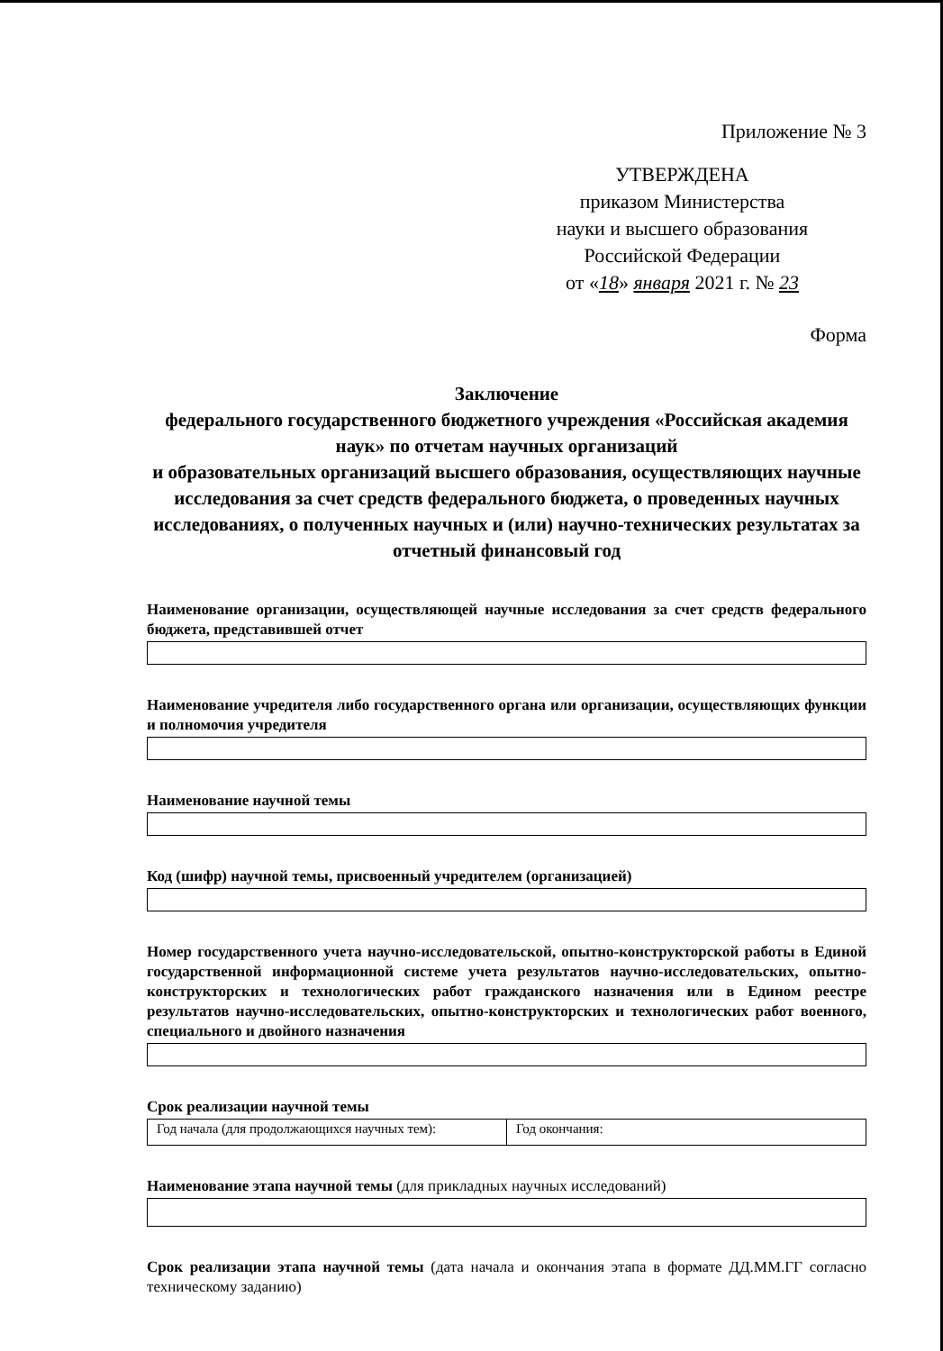Приложение № 3
УТВЕРЖДЕНА
приказом Министерства
науки и высшего образования
Российской Федерации
от «18» января 2021 г. № 23
Форма
Заключение
федерального государственного бюджетного учреждения «Российская академия наук» по отчетам научных организаций
и образовательных организаций высшего образования, осуществляющих научные исследования за счет средств федерального бюджета, о проведенных научных исследованиях, о полученных научных и (или) научно-технических результатах за отчетный финансовый год
Наименование организации, осуществляющей научные исследования за счет средств федерального бюджета, представившей отчет
Наименование учредителя либо государственного органа или организации, осуществляющих функции и полномочия учредителя
Наименование научной темы
Код (шифр) научной темы, присвоенный учредителем (организацией)
Номер государственного учета научно-исследовательской, опытно-конструкторской работы в Единой государственной информационной системе учета результатов научно-исследовательских, опытно-конструкторских и технологических работ гражданского назначения или в Едином реестре результатов научно-исследовательских, опытно-конструкторских и технологических работ военного, специального и двойного назначения
Срок реализации научной темы
| Год начала (для продолжающихся научных тем): | Год окончания: |
Наименование этапа научной темы (для прикладных научных исследований)
Срок реализации этапа научной темы (дата начала и окончания этапа в формате ДД.ММ.ГГ согласно техническому заданию)